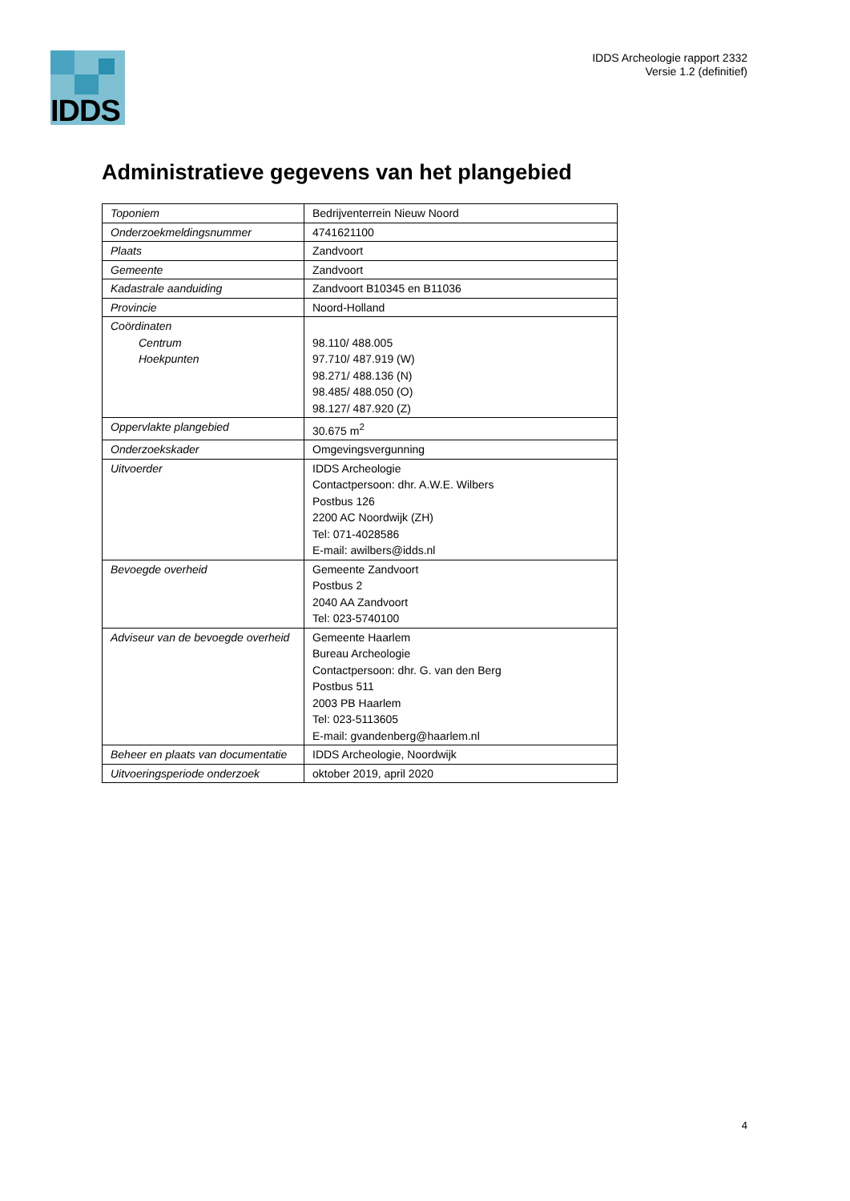IDDS
IDDS Archeologie rapport 2332
Versie 1.2 (definitief)
Administratieve gegevens van het plangebied
| Toponiem | Bedrijventerrein Nieuw Noord |
| Onderzoekmeldingsnummer | 4741621100 |
| Plaats | Zandvoort |
| Gemeente | Zandvoort |
| Kadastrale aanduiding | Zandvoort B10345 en B11036 |
| Provincie | Noord-Holland |
| Coördinaten Centrum Hoekpunten | 98.110/ 488.005 97.710/ 487.919 (W) 98.271/ 488.136 (N) 98.485/ 488.050 (O) 98.127/ 487.920 (Z) |
| Oppervlakte plangebied | 30.675 m<sup>2</sup> |
| Onderzoekskader | Omgevingsvergunning |
| Uitvoerder | IDDS Archeologie Contactpersoon: dhr. A.W.E. Wilbers Postbus 126 2200 AC Noordwijk (ZH) Tel: 071-4028586 E-mail: awilbers@idds.nl |
| Bevoegde overheid | Gemeente Zandvoort Postbus 2 2040 AA Zandvoort Tel: 023-5740100 |
| Adviseur van de bevoegde overheid | Gemeente Haarlem Bureau Archeologie Contactpersoon: dhr. G. van den Berg Postbus 511 2003 PB Haarlem Tel: 023-5113605 E-mail: gvandenberg@haarlem.nl |
| Beheer en plaats van documentatie | IDDS Archeologie, Noordwijk |
| Uitvoeringsperiode onderzoek | oktober 2019, april 2020 |
4